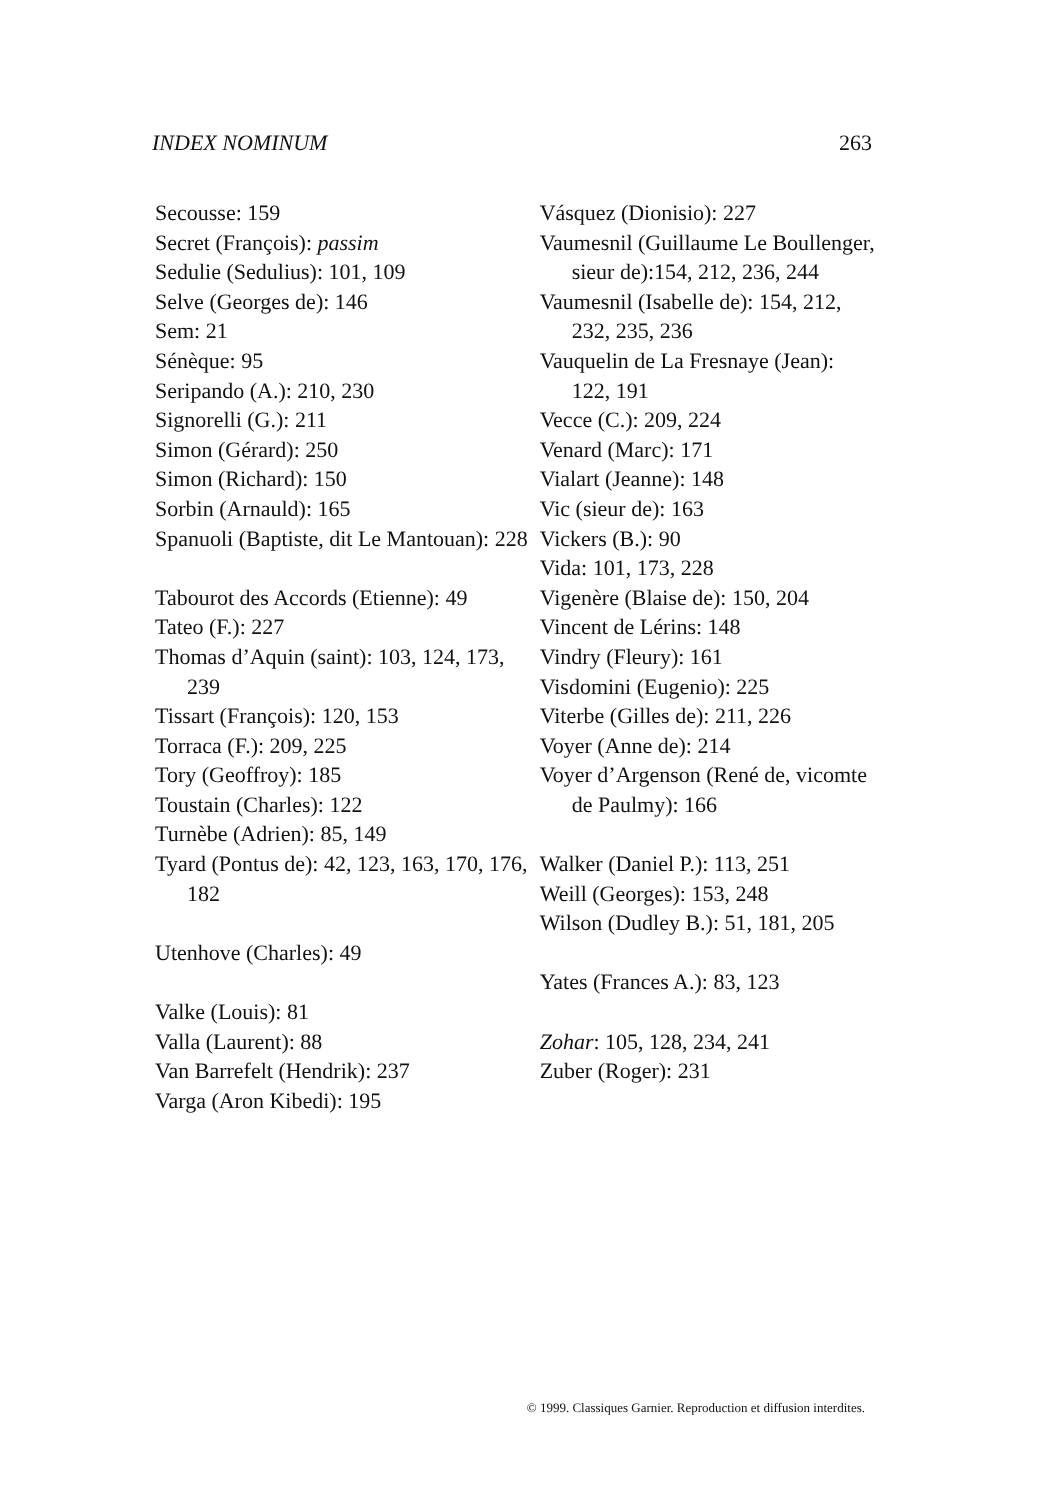INDEX NOMINUM 263
Secousse: 159
Secret (François): passim
Sedulie (Sedulius): 101, 109
Selve (Georges de): 146
Sem: 21
Sénèque: 95
Seripando (A.): 210, 230
Signorelli (G.): 211
Simon (Gérard): 250
Simon (Richard): 150
Sorbin (Arnauld): 165
Spanuoli (Baptiste, dit Le Mantouan): 228
Tabourot des Accords (Etienne): 49
Tateo (F.): 227
Thomas d’Aquin (saint): 103, 124, 173, 239
Tissart (François): 120, 153
Torraca (F.): 209, 225
Tory (Geoffroy): 185
Toustain (Charles): 122
Turnèbe (Adrien): 85, 149
Tyard (Pontus de): 42, 123, 163, 170, 176, 182
Utenhove (Charles): 49
Valke (Louis): 81
Valla (Laurent): 88
Van Barrefelt (Hendrik): 237
Varga (Aron Kibedi): 195
Vásquez (Dionisio): 227
Vaumesnil (Guillaume Le Boullenger, sieur de):154, 212, 236, 244
Vaumesnil (Isabelle de): 154, 212, 232, 235, 236
Vauquelin de La Fresnaye (Jean): 122, 191
Vecce (C.): 209, 224
Venard (Marc): 171
Vialart (Jeanne): 148
Vic (sieur de): 163
Vickers (B.): 90
Vida: 101, 173, 228
Vigenère (Blaise de): 150, 204
Vincent de Lérins: 148
Vindry (Fleury): 161
Visdomini (Eugenio): 225
Viterbe (Gilles de): 211, 226
Voyer (Anne de): 214
Voyer d’Argenson (René de, vicomte de Paulmy): 166
Walker (Daniel P.): 113, 251
Weill (Georges): 153, 248
Wilson (Dudley B.): 51, 181, 205
Yates (Frances A.): 83, 123
Zohar: 105, 128, 234, 241
Zuber (Roger): 231
© 1999. Classiques Garnier. Reproduction et diffusion interdites.